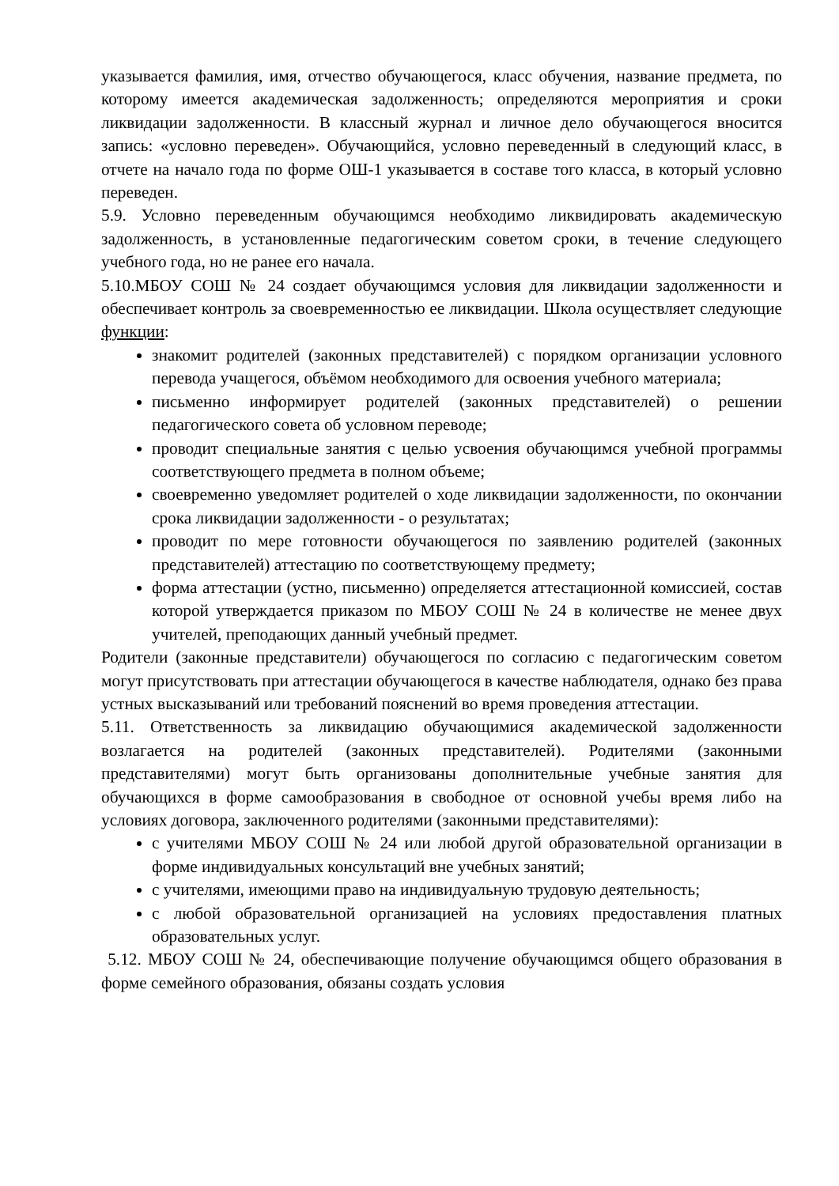указывается фамилия, имя, отчество обучающегося, класс обучения, название предмета, по которому имеется академическая задолженность; определяются мероприятия и сроки ликвидации задолженности. В классный журнал и личное дело обучающегося вносится запись: «условно переведен». Обучающийся, условно переведенный в следующий класс, в отчете на начало года по форме ОШ-1 указывается в составе того класса, в который условно переведен.
5.9. Условно переведенным обучающимся необходимо ликвидировать академическую задолженность, в установленные педагогическим советом сроки, в течение следующего учебного года, но не ранее его начала.
5.10.МБОУ СОШ № 24 создает обучающимся условия для ликвидации задолженности и обеспечивает контроль за своевременностью ее ликвидации. Школа осуществляет следующие функции:
знакомит родителей (законных представителей) с порядком организации условного перевода учащегося, объёмом необходимого для освоения учебного материала;
письменно информирует родителей (законных представителей) о решении педагогического совета об условном переводе;
проводит специальные занятия с целью усвоения обучающимся учебной программы соответствующего предмета в полном объеме;
своевременно уведомляет родителей о ходе ликвидации задолженности, по окончании срока ликвидации задолженности - о результатах;
проводит по мере готовности обучающегося по заявлению родителей (законных представителей) аттестацию по соответствующему предмету;
форма аттестации (устно, письменно) определяется аттестационной комиссией, состав которой утверждается приказом по МБОУ СОШ № 24 в количестве не менее двух учителей, преподающих данный учебный предмет.
Родители (законные представители) обучающегося по согласию с педагогическим советом могут присутствовать при аттестации обучающегося в качестве наблюдателя, однако без права устных высказываний или требований пояснений во время проведения аттестации.
5.11. Ответственность за ликвидацию обучающимися академической задолженности возлагается на родителей (законных представителей). Родителями (законными представителями) могут быть организованы дополнительные учебные занятия для обучающихся в форме самообразования в свободное от основной учебы время либо на условиях договора, заключенного родителями (законными представителями):
с учителями МБОУ СОШ № 24 или любой другой образовательной организации в форме индивидуальных консультаций вне учебных занятий;
с учителями, имеющими право на индивидуальную трудовую деятельность;
с любой образовательной организацией на условиях предоставления платных образовательных услуг.
5.12. МБОУ СОШ № 24, обеспечивающие получение обучающимся общего образования в форме семейного образования, обязаны создать условия